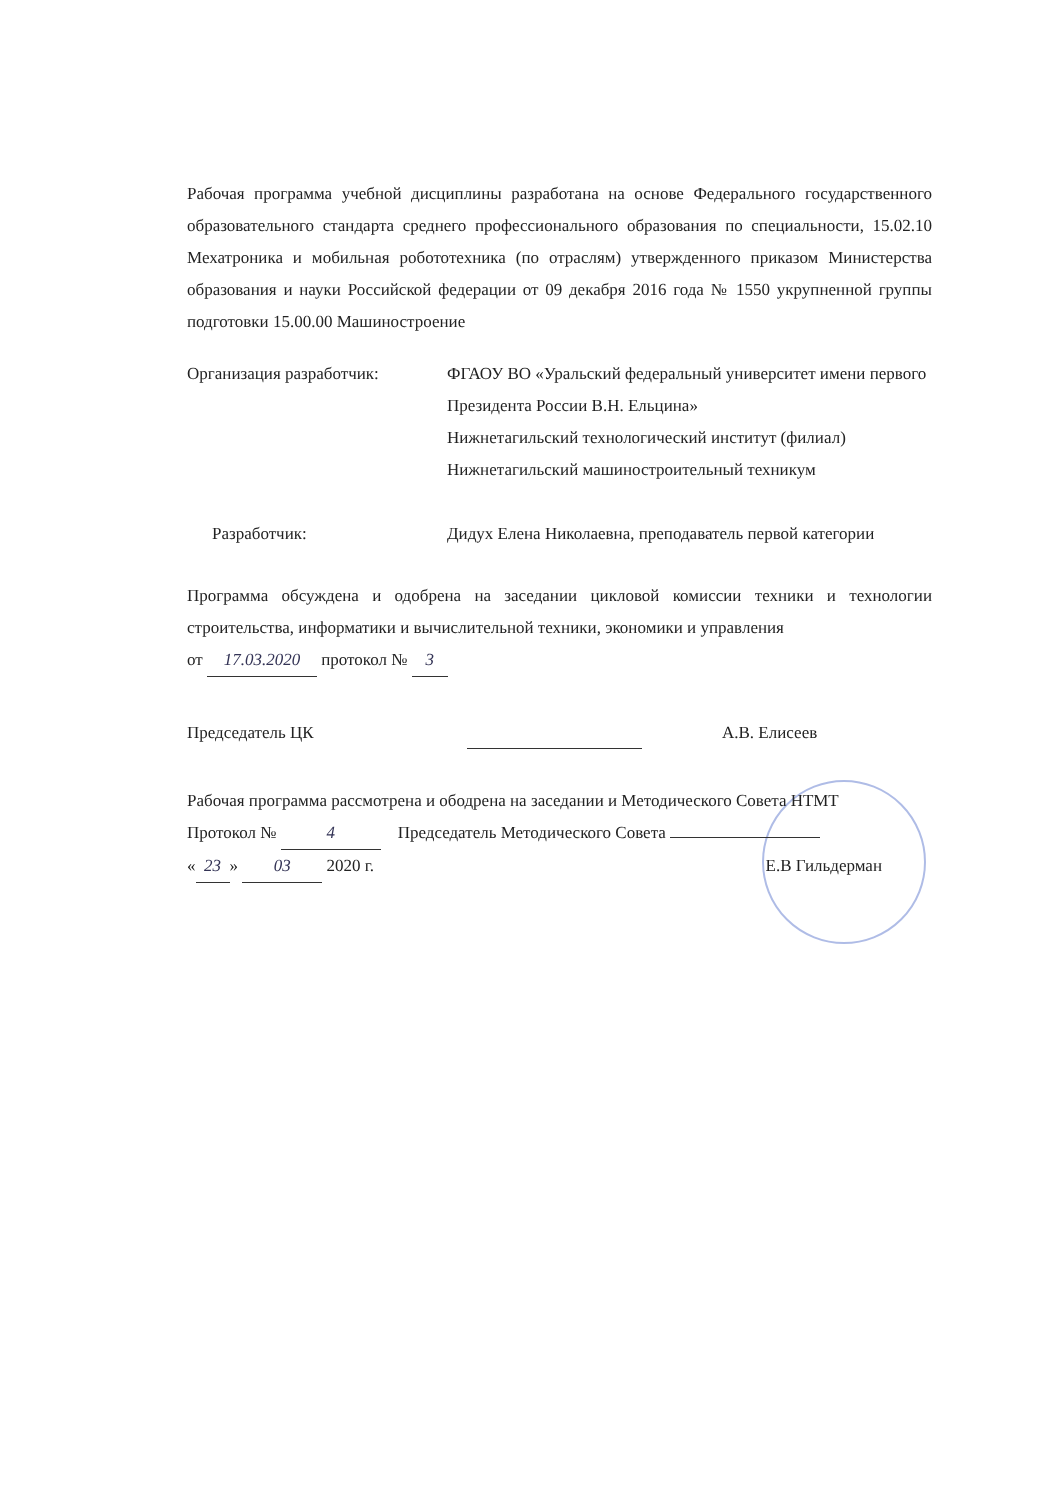Рабочая программа учебной дисциплины разработана на основе Федерального государственного образовательного стандарта среднего профессионального образования по специальности, 15.02.10 Мехатроника и мобильная робототехника (по отраслям) утвержденного приказом Министерства образования и науки Российской федерации от 09 декабря 2016 года № 1550 укрупненной группы подготовки 15.00.00 Машиностроение
Организация разработчик: ФГАОУ ВО «Уральский федеральный университет имени первого Президента России В.Н. Ельцина»
Нижнетагильский технологический институт (филиал)
Нижнетагильский машиностроительный техникум
Разработчик: Дидух Елена Николаевна, преподаватель первой категории
Программа обсуждена и одобрена на заседании цикловой комиссии техники и технологии строительства, информатики и вычислительной техники, экономики и управления
от 17.03.2020 протокол № 3
Председатель ЦК А.В. Елисеев
Рабочая программа рассмотрена и ободрена на заседании и Методического Совета НТМТ
Протокол № 4 Председатель Методического Совета
« 23 » 03 2020 г. Е.В Гильдерман